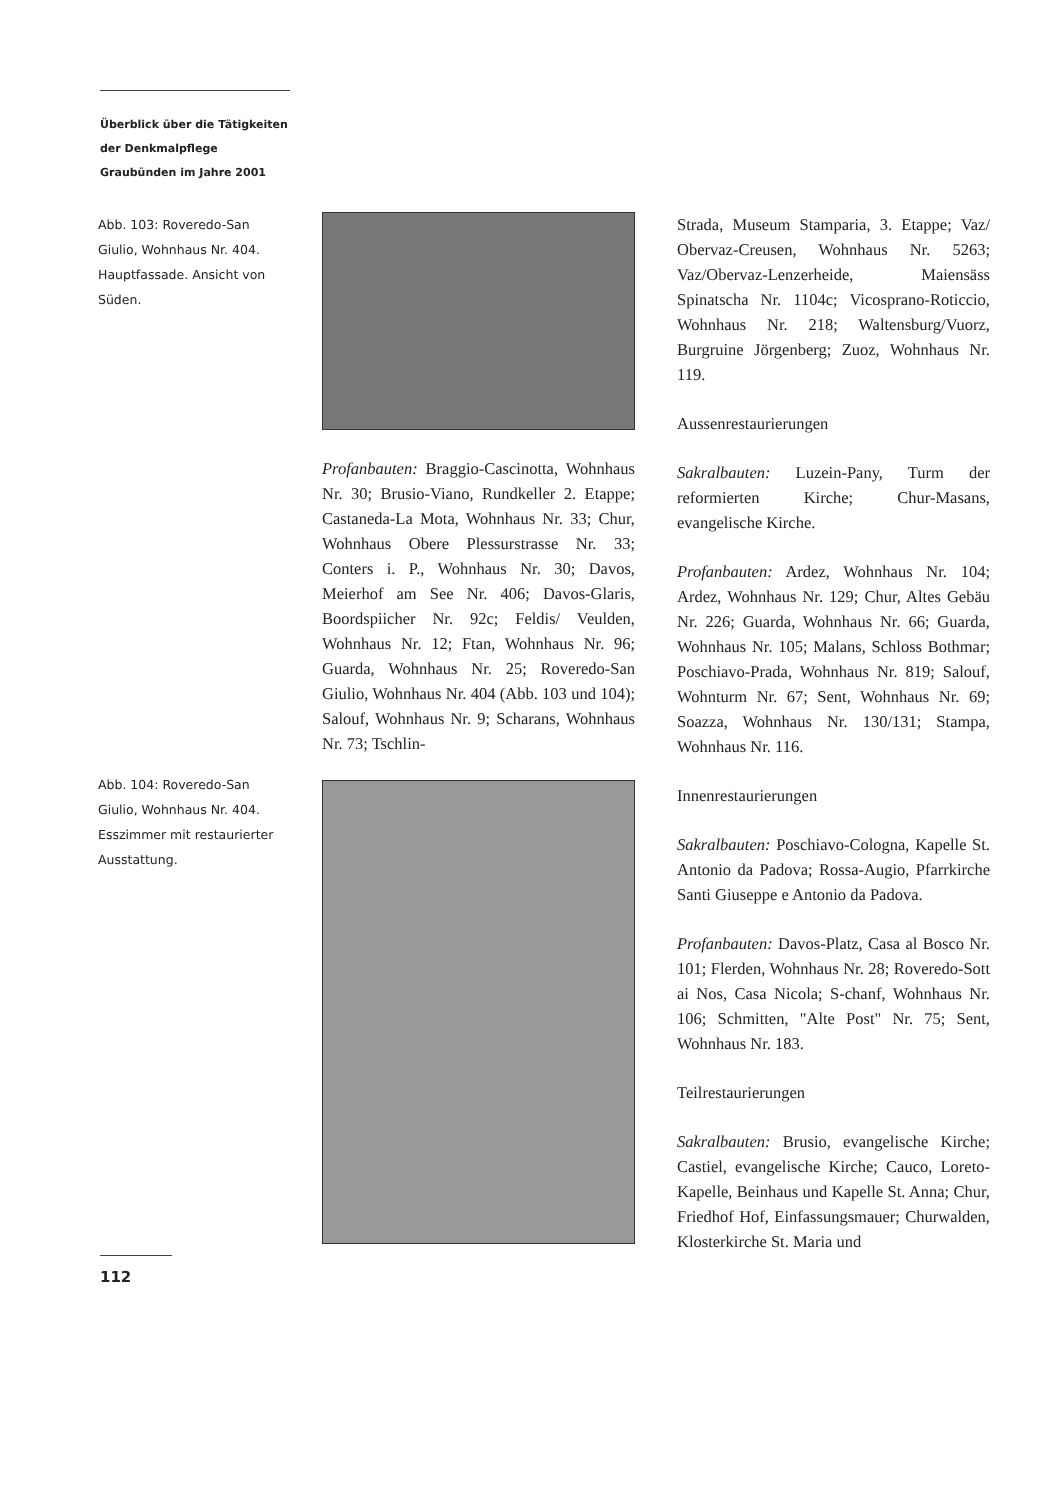Überblick über die Tätigkeiten der Denkmalpflege Graubünden im Jahre 2001
Abb. 103: Roveredo-San Giulio, Wohnhaus Nr. 404. Hauptfassade. Ansicht von Süden.
Abb. 104: Roveredo-San Giulio, Wohnhaus Nr. 404. Esszimmer mit restaurierter Ausstattung.
Profanbauten: Braggio-Cascinotta, Wohnhaus Nr. 30; Brusio-Viano, Rundkeller 2. Etappe; Castaneda-La Mota, Wohnhaus Nr. 33; Chur, Wohnhaus Obere Plessurstrasse Nr. 33; Conters i. P., Wohnhaus Nr. 30; Davos, Meierhof am See Nr. 406; Davos-Glaris, Boordspiicher Nr. 92c; Feldis/ Veulden, Wohnhaus Nr. 12; Ftan, Wohnhaus Nr. 96; Guarda, Wohnhaus Nr. 25; Roveredo-San Giulio, Wohnhaus Nr. 404 (Abb. 103 und 104); Salouf, Wohnhaus Nr. 9; Scharans, Wohnhaus Nr. 73; Tschlin-
Strada, Museum Stamparia, 3. Etappe; Vaz/ Obervaz-Creusen, Wohnhaus Nr. 5263; Vaz/Obervaz-Lenzerheide, Maiensäss Spinatscha Nr. 1104c; Vicosprano-Roticcio, Wohnhaus Nr. 218; Waltensburg/Vuorz, Burgruine Jörgenberg; Zuoz, Wohnhaus Nr. 119.
Aussenrestaurierungen
Sakralbauten: Luzein-Pany, Turm der reformierten Kirche; Chur-Masans, evangelische Kirche.
Profanbauten: Ardez, Wohnhaus Nr. 104; Ardez, Wohnhaus Nr. 129; Chur, Altes Gebäu Nr. 226; Guarda, Wohnhaus Nr. 66; Guarda, Wohnhaus Nr. 105; Malans, Schloss Bothmar; Poschiavo-Prada, Wohnhaus Nr. 819; Salouf, Wohnturm Nr. 67; Sent, Wohnhaus Nr. 69; Soazza, Wohnhaus Nr. 130/131; Stampa, Wohnhaus Nr. 116.
Innenrestaurierungen
Sakralbauten: Poschiavo-Cologna, Kapelle St. Antonio da Padova; Rossa-Augio, Pfarrkirche Santi Giuseppe e Antonio da Padova.
Profanbauten: Davos-Platz, Casa al Bosco Nr. 101; Flerden, Wohnhaus Nr. 28; Roveredo-Sott ai Nos, Casa Nicola; S-chanf, Wohnhaus Nr. 106; Schmitten, "Alte Post" Nr. 75; Sent, Wohnhaus Nr. 183.
Teilrestaurierungen
Sakralbauten: Brusio, evangelische Kirche; Castiel, evangelische Kirche; Cauco, Loreto-Kapelle, Beinhaus und Kapelle St. Anna; Chur, Friedhof Hof, Einfassungsmauer; Churwalden, Klosterkirche St. Maria und
112